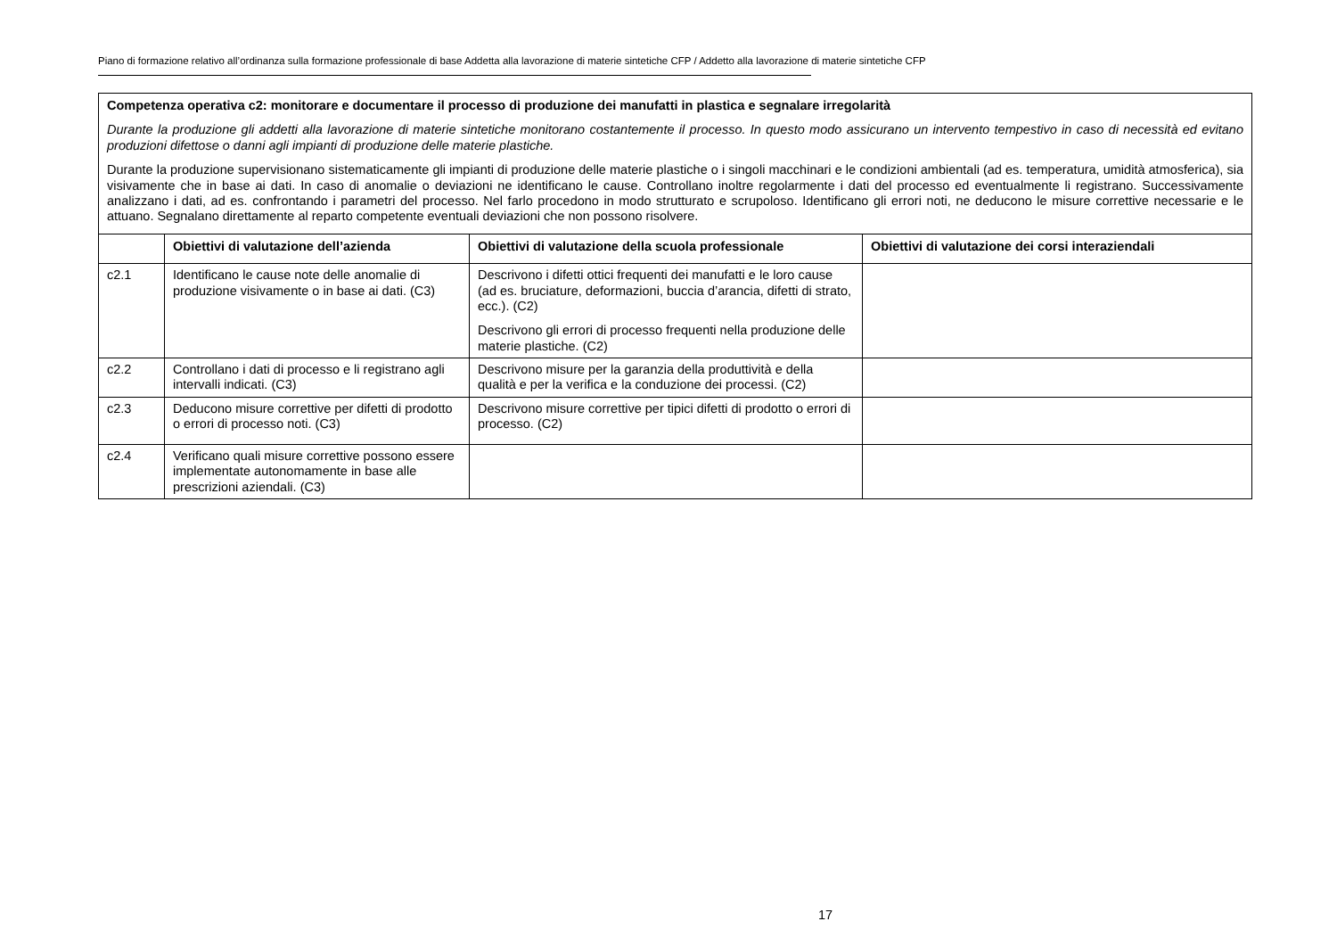Piano di formazione relativo all’ordinanza sulla formazione professionale di base Addetta alla lavorazione di materie sintetiche CFP / Addetto alla lavorazione di materie sintetiche CFP
| Competenza operativa c2: monitorare e documentare il processo di produzione dei manufatti in plastica e segnalare irregolarità Durante la produzione gli addetti alla lavorazione di materie sintetiche monitorano costantemente il processo. In questo modo assicurano un intervento tempestivo in caso di necessità ed evitano produzioni difettose o danni agli impianti di produzione delle materie plastiche. Durante la produzione supervisionano sistematicamente gli impianti di produzione delle materie plastiche o i singoli macchinari e le condizioni ambientali (ad es. temperatura, umidità atmosferica), sia visivamente che in base ai dati. In caso di anomalie o deviazioni ne identificano le cause. Controllano inoltre regolarmente i dati del processo ed eventualmente li registrano. Successivamente analizzano i dati, ad es. confrontando i parametri del processo. Nel farlo procedono in modo strutturato e scrupoloso. Identificano gli errori noti, ne deducono le misure correttive necessarie e le attuano. Segnalano direttamente al reparto competente eventuali deviazioni che non possono risolvere. | | | |
| | Obiettivi di valutazione dell’azienda | Obiettivi di valutazione della scuola professionale | Obiettivi di valutazione dei corsi interaziendali |
| c2.1 | Identificano le cause note delle anomalie di produzione visivamente o in base ai dati. (C3) | Descrivono i difetti ottici frequenti dei manufatti e le loro cause (ad es. bruciature, deformazioni, buccia d’arancia, difetti di strato, ecc.). (C2) Descrivono gli errori di processo frequenti nella produzione delle materie plastiche. (C2) | |
| c2.2 | Controllano i dati di processo e li registrano agli intervalli indicati. (C3) | Descrivono misure per la garanzia della produttività e della qualità e per la verifica e la conduzione dei processi. (C2) | |
| c2.3 | Deducono misure correttive per difetti di prodotto o errori di processo noti. (C3) | Descrivono misure correttive per tipici difetti di prodotto o errori di processo. (C2) | |
| c2.4 | Verificano quali misure correttive possono essere implementate autonomamente in base alle prescrizioni aziendali. (C3) | | |
17